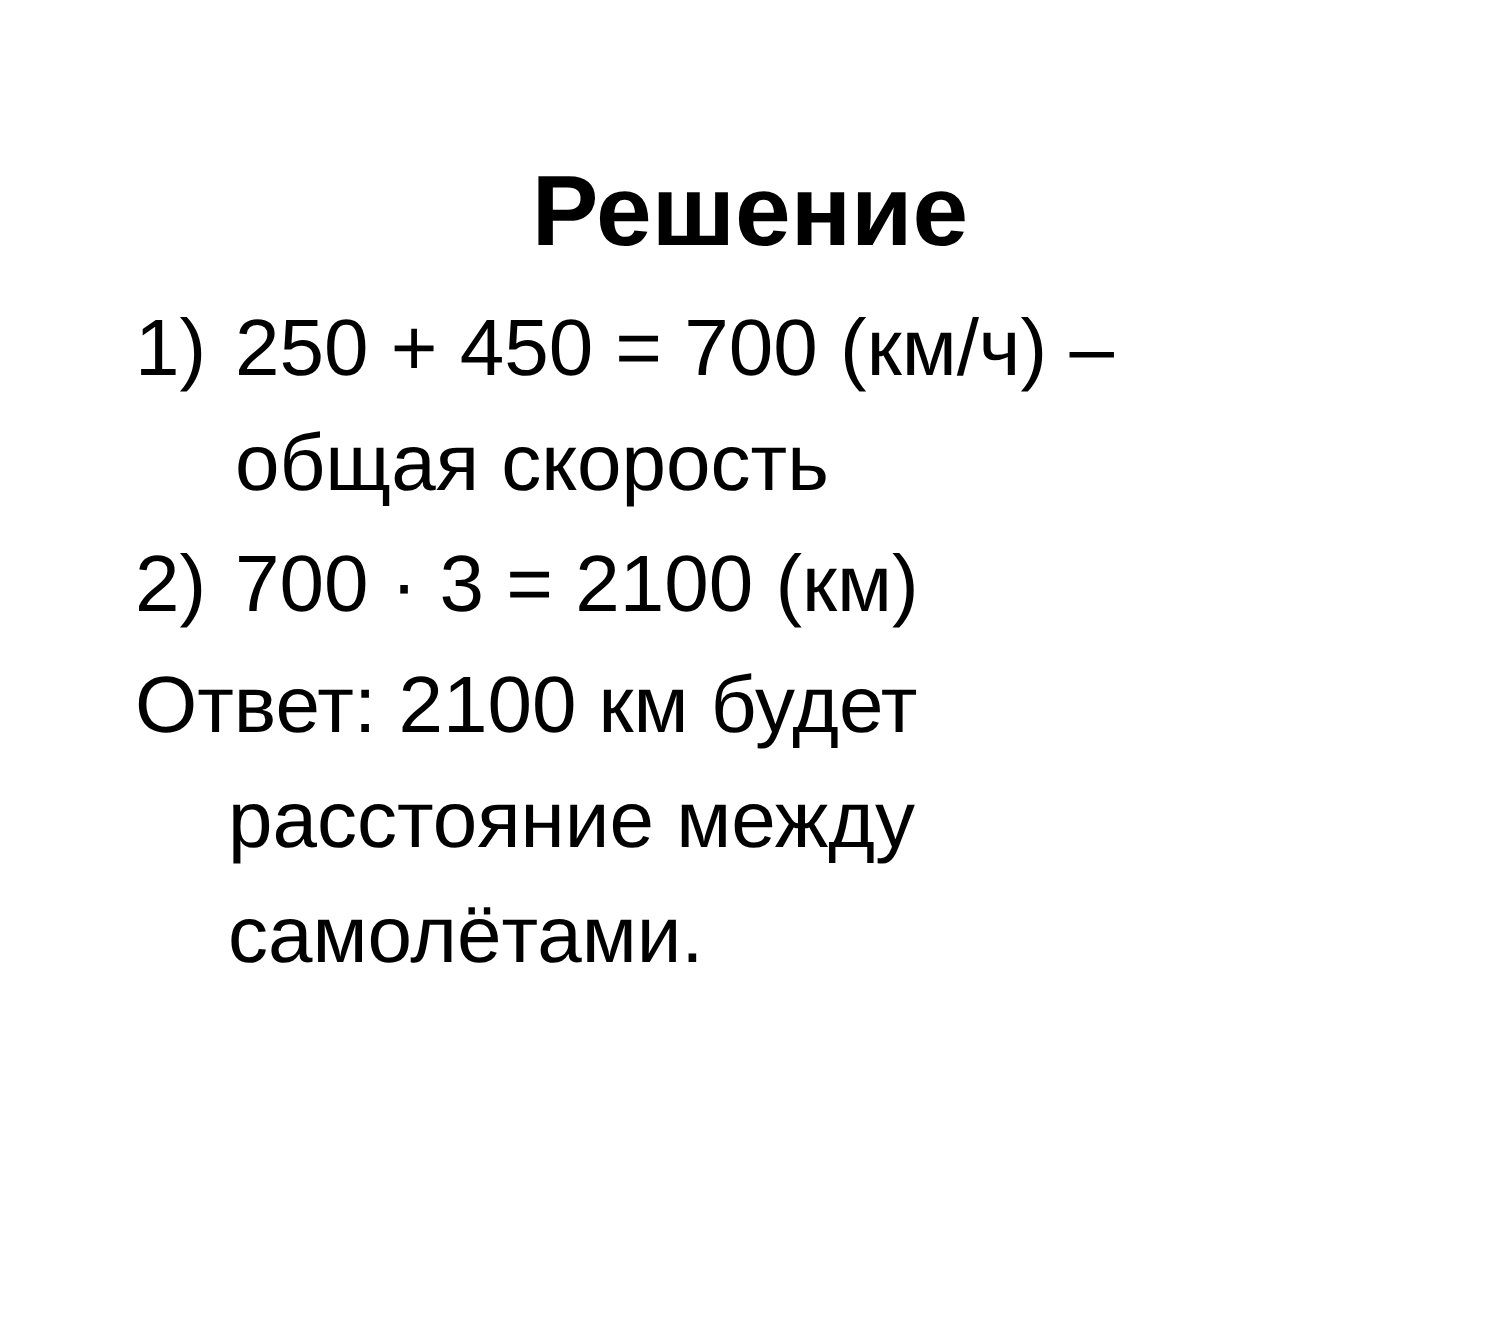Решение
1) 250 + 450 = 700 (км/ч) –
общая скорость
2) 700 · 3 = 2100 (км)
Ответ: 2100 км будет расстояние между самолётами.